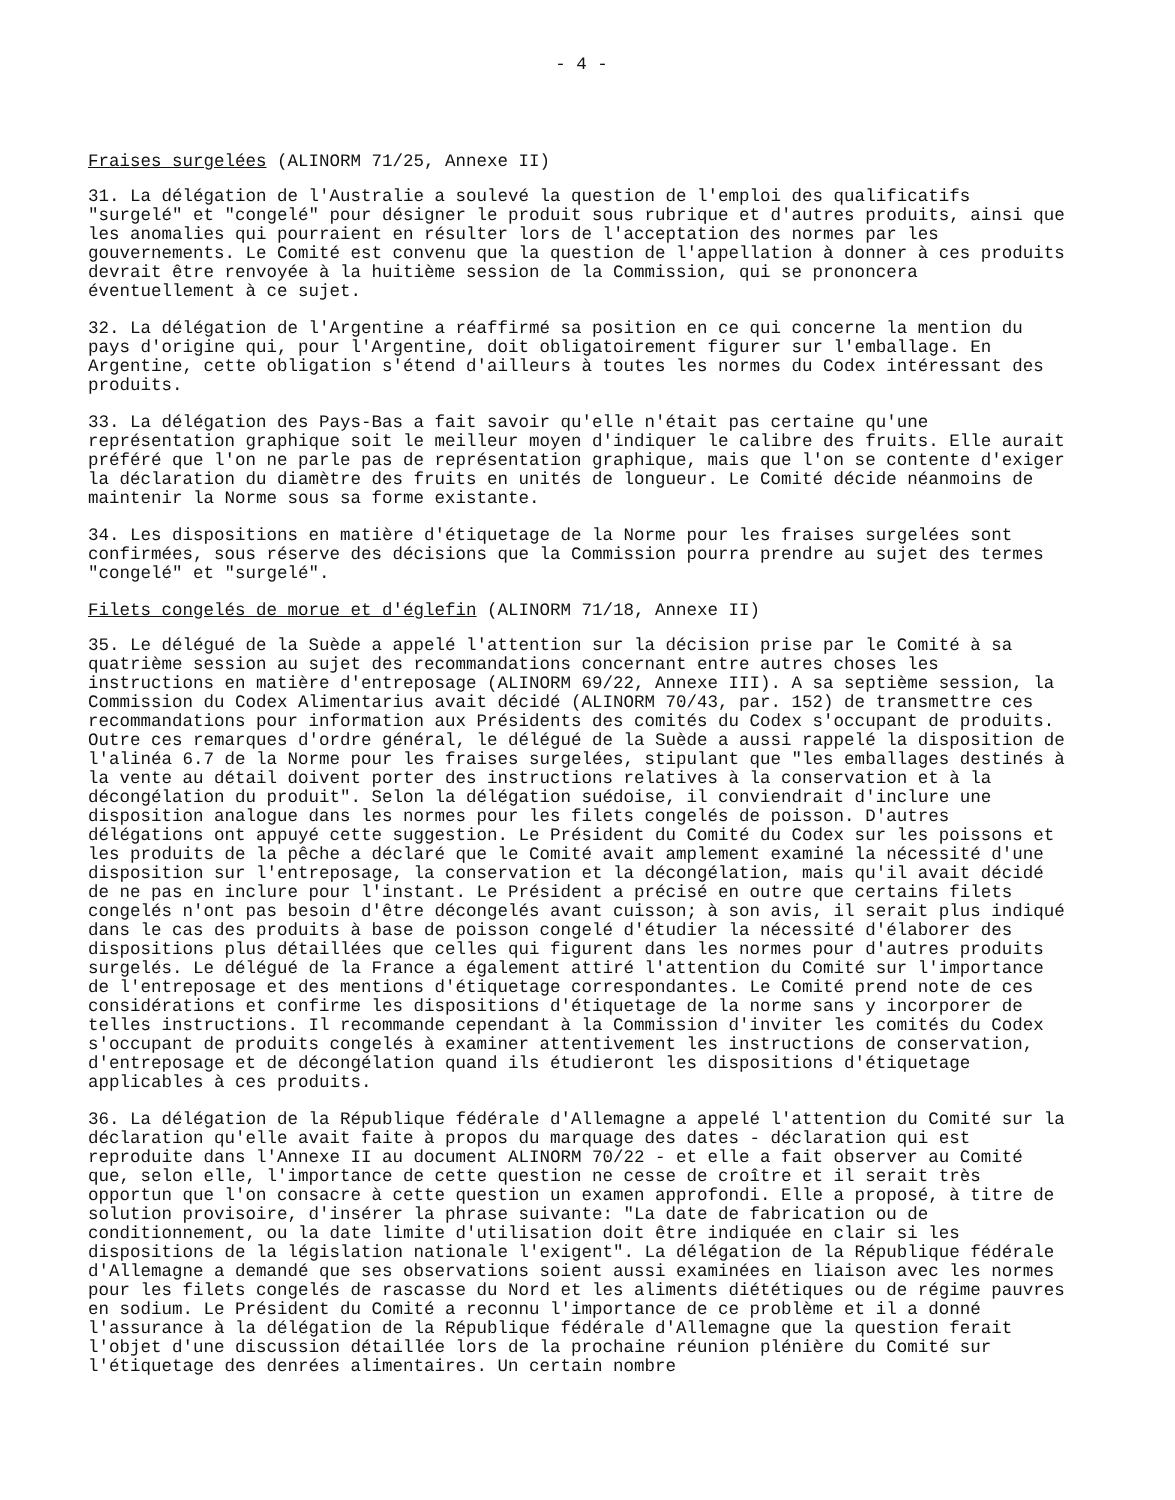- 4 -
Fraises surgelées (ALINORM 71/25, Annexe II)
31. La délégation de l'Australie a soulevé la question de l'emploi des qualificatifs "surgelé" et "congelé" pour désigner le produit sous rubrique et d'autres produits, ainsi que les anomalies qui pourraient en résulter lors de l'acceptation des normes par les gouvernements. Le Comité est convenu que la question de l'appellation à donner à ces produits devrait être renvoyée à la huitième session de la Commission, qui se prononcera éventuellement à ce sujet.
32. La délégation de l'Argentine a réaffirmé sa position en ce qui concerne la mention du pays d'origine qui, pour l'Argentine, doit obligatoirement figurer sur l'emballage. En Argentine, cette obligation s'étend d'ailleurs à toutes les normes du Codex intéressant des produits.
33. La délégation des Pays-Bas a fait savoir qu'elle n'était pas certaine qu'une représentation graphique soit le meilleur moyen d'indiquer le calibre des fruits. Elle aurait préféré que l'on ne parle pas de représentation graphique, mais que l'on se contente d'exiger la déclaration du diamètre des fruits en unités de longueur. Le Comité décide néanmoins de maintenir la Norme sous sa forme existante.
34. Les dispositions en matière d'étiquetage de la Norme pour les fraises surgelées sont confirmées, sous réserve des décisions que la Commission pourra prendre au sujet des termes "congelé" et "surgelé".
Filets congelés de morue et d'églefin (ALINORM 71/18, Annexe II)
35. Le délégué de la Suède a appelé l'attention sur la décision prise par le Comité à sa quatrième session au sujet des recommandations concernant entre autres choses les instructions en matière d'entreposage (ALINORM 69/22, Annexe III). A sa septième session, la Commission du Codex Alimentarius avait décidé (ALINORM 70/43, par. 152) de transmettre ces recommandations pour information aux Présidents des comités du Codex s'occupant de produits. Outre ces remarques d'ordre général, le délégué de la Suède a aussi rappelé la disposition de l'alinéa 6.7 de la Norme pour les fraises surgelées, stipulant que "les emballages destinés à la vente au détail doivent porter des instructions relatives à la conservation et à la décongélation du produit". Selon la délégation suédoise, il conviendrait d'inclure une disposition analogue dans les normes pour les filets congelés de poisson. D'autres délégations ont appuyé cette suggestion. Le Président du Comité du Codex sur les poissons et les produits de la pêche a déclaré que le Comité avait amplement examiné la nécessité d'une disposition sur l'entreposage, la conservation et la décongélation, mais qu'il avait décidé de ne pas en inclure pour l'instant. Le Président a précisé en outre que certains filets congelés n'ont pas besoin d'être décongelés avant cuisson; à son avis, il serait plus indiqué dans le cas des produits à base de poisson congelé d'étudier la nécessité d'élaborer des dispositions plus détaillées que celles qui figurent dans les normes pour d'autres produits surgelés. Le délégué de la France a également attiré l'attention du Comité sur l'importance de l'entreposage et des mentions d'étiquetage correspondantes. Le Comité prend note de ces considérations et confirme les dispositions d'étiquetage de la norme sans y incorporer de telles instructions. Il recommande cependant à la Commission d'inviter les comités du Codex s'occupant de produits congelés à examiner attentivement les instructions de conservation, d'entreposage et de décongélation quand ils étudieront les dispositions d'étiquetage applicables à ces produits.
36. La délégation de la République fédérale d'Allemagne a appelé l'attention du Comité sur la déclaration qu'elle avait faite à propos du marquage des dates - déclaration qui est reproduite dans l'Annexe II au document ALINORM 70/22 - et elle a fait observer au Comité que, selon elle, l'importance de cette question ne cesse de croître et il serait très opportun que l'on consacre à cette question un examen approfondi. Elle a proposé, à titre de solution provisoire, d'insérer la phrase suivante: "La date de fabrication ou de conditionnement, ou la date limite d'utilisation doit être indiquée en clair si les dispositions de la législation nationale l'exigent". La délégation de la République fédérale d'Allemagne a demandé que ses observations soient aussi examinées en liaison avec les normes pour les filets congelés de rascasse du Nord et les aliments diététiques ou de régime pauvres en sodium. Le Président du Comité a reconnu l'importance de ce problème et il a donné l'assurance à la délégation de la République fédérale d'Allemagne que la question ferait l'objet d'une discussion détaillée lors de la prochaine réunion plénière du Comité sur l'étiquetage des denrées alimentaires. Un certain nombre